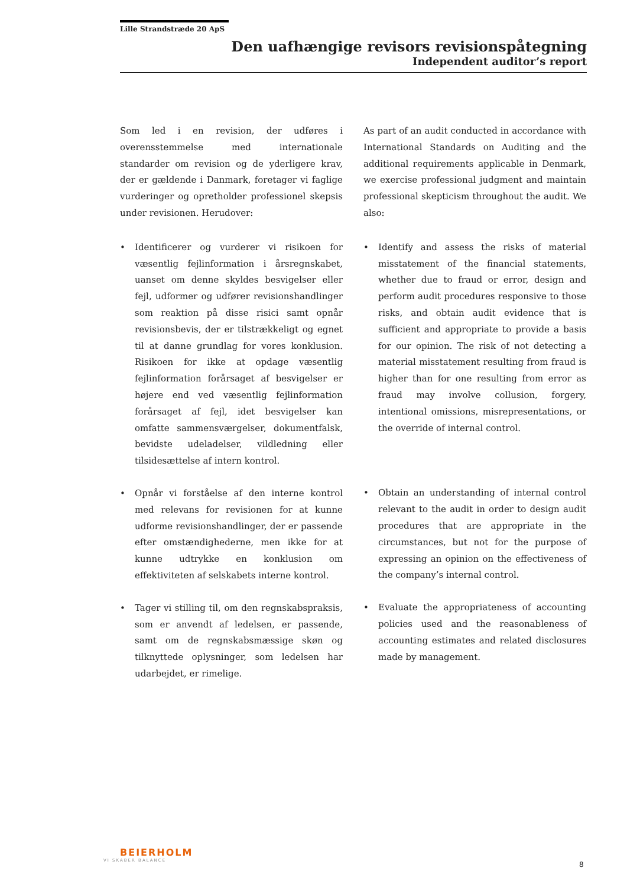Lille Strandstræde 20 ApS
Den uafhængige revisors revisionspåtegning
Independent auditor’s report
Som led i en revision, der udføres i overensstemmelse med internationale standarder om revision og de yderligere krav, der er gældende i Danmark, foretager vi faglige vurderinger og opretholder professionel skepsis under revisionen. Herudover:
• Identificerer og vurderer vi risikoen for væsentlig fejlinformation i årsregnskabet, uanset om denne skyldes besvigelser eller fejl, udformer og udfører revisionshandlinger som reaktion på disse risici samt opnår revisionsbevis, der er tilstrækkeligt og egnet til at danne grundlag for vores konklusion. Risikoen for ikke at opdage væsentlig fejlinformation forårsaget af besvigelser er højere end ved væsentlig fejlinformation forårsaget af fejl, idet besvigelser kan omfatte sammensværgelser, dokumentfalsk, bevidste udeladelser, vildledning eller tilsidesættelse af intern kontrol.
• Opnår vi forståelse af den interne kontrol med relevans for revisionen for at kunne udforme revisionshandlinger, der er passende efter omstændighederne, men ikke for at kunne udtrykke en konklusion om effektiviteten af selskabets interne kontrol.
• Tager vi stilling til, om den regnskabspraksis, som er anvendt af ledelsen, er passende, samt om de regnskabsmæssige skøn og tilknyttede oplysninger, som ledelsen har udarbejdet, er rimelige.
As part of an audit conducted in accordance with International Standards on Auditing and the additional requirements applicable in Denmark, we exercise professional judgment and maintain professional skepticism throughout the audit. We also:
• Identify and assess the risks of material misstatement of the financial statements, whether due to fraud or error, design and perform audit procedures responsive to those risks, and obtain audit evidence that is sufficient and appropriate to provide a basis for our opinion. The risk of not detecting a material misstatement resulting from fraud is higher than for one resulting from error as fraud may involve collusion, forgery, intentional omissions, misrepresentations, or the override of internal control.
• Obtain an understanding of internal control relevant to the audit in order to design audit procedures that are appropriate in the circumstances, but not for the purpose of expressing an opinion on the effectiveness of the company’s internal control.
• Evaluate the appropriateness of accounting policies used and the reasonableness of accounting estimates and related disclosures made by management.
BEIERHOLM
VI SKABER BALANCE
8